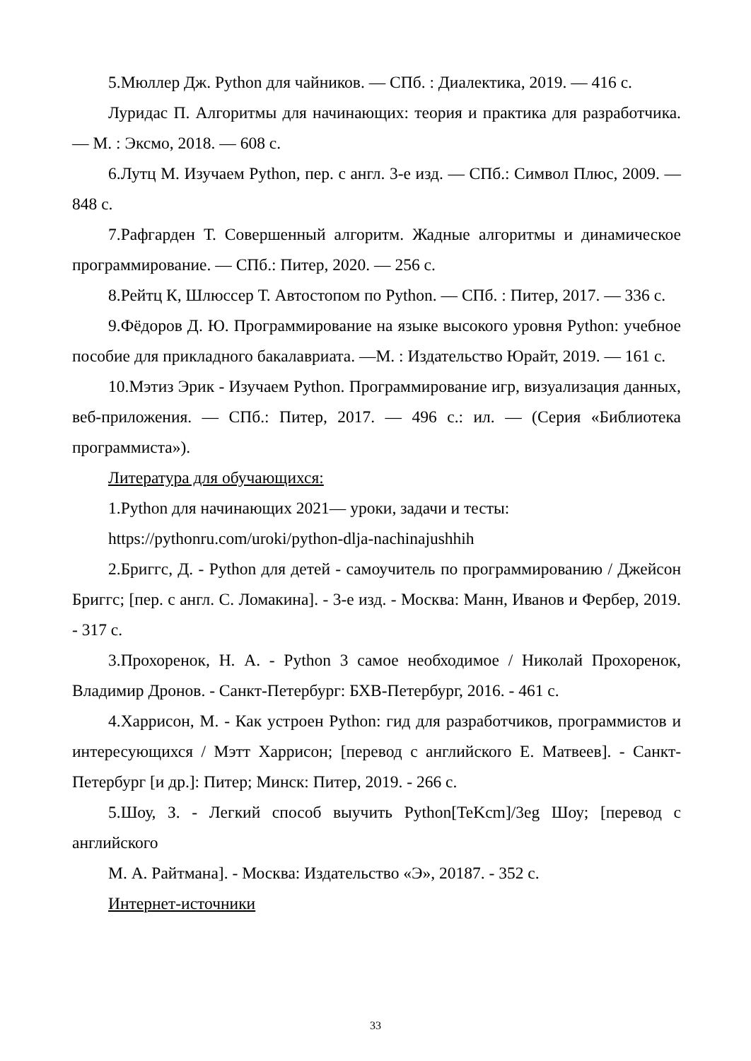5.Мюллер Дж. Python для чайников. — СПб. : Диалектика, 2019. — 416 с.
Луридас П. Алгоритмы для начинающих: теория и практика для разработчика. — М. : Эксмо, 2018. — 608 с.
6.Лутц М. Изучаем Python, пер. с англ. 3-е изд. — СПб.: Символ Плюс, 2009. — 848 с.
7.Рафгарден Т. Совершенный алгоритм. Жадные алгоритмы и динамическое программирование. — СПб.: Питер, 2020. — 256 с.
8.Рейтц К, Шлюссер Т. Автостопом по Python. — СПб. : Питер, 2017. — 336 с.
9.Фёдоров Д. Ю. Программирование на языке высокого уровня Python: учебное пособие для прикладного бакалавриата. —М. : Издательство Юрайт, 2019. — 161 с.
10.Мэтиз Эрик - Изучаем Python. Программирование игр, визуализация данных, веб-приложения. — СПб.: Питер, 2017. — 496 с.: ил. — (Серия «Библиотека программиста»).
Литература для обучающихся:
1.Python для начинающих 2021— уроки, задачи и тесты:
https://pythonru.com/uroki/python-dlja-nachinajushhih
2.Бриггс, Д. - Python для детей - самоучитель по программированию / Джейсон Бриггс; [пер. с англ. С. Ломакина]. - 3-е изд. - Москва: Манн, Иванов и Фербер, 2019. - 317 с.
3.Прохоренок, Н. А. - Python 3 самое необходимое / Николай Прохоренок, Владимир Дронов. - Санкт-Петербург: БХВ-Петербург, 2016. - 461 с.
4.Харрисон, М. - Как устроен Python: гид для разработчиков, программистов и интересующихся / Мэтт Харрисон; [перевод с английского Е. Матвеев]. - Санкт- Петербург [и др.]: Питер; Минск: Питер, 2019. - 266 с.
5.Шоу, З. - Легкий способ выучить Python[TeKcm]/3eg Шоу; [перевод с английского
М. А. Райтмана]. - Москва: Издательство «Э», 20187. - 352 с.
Интернет-источники
33